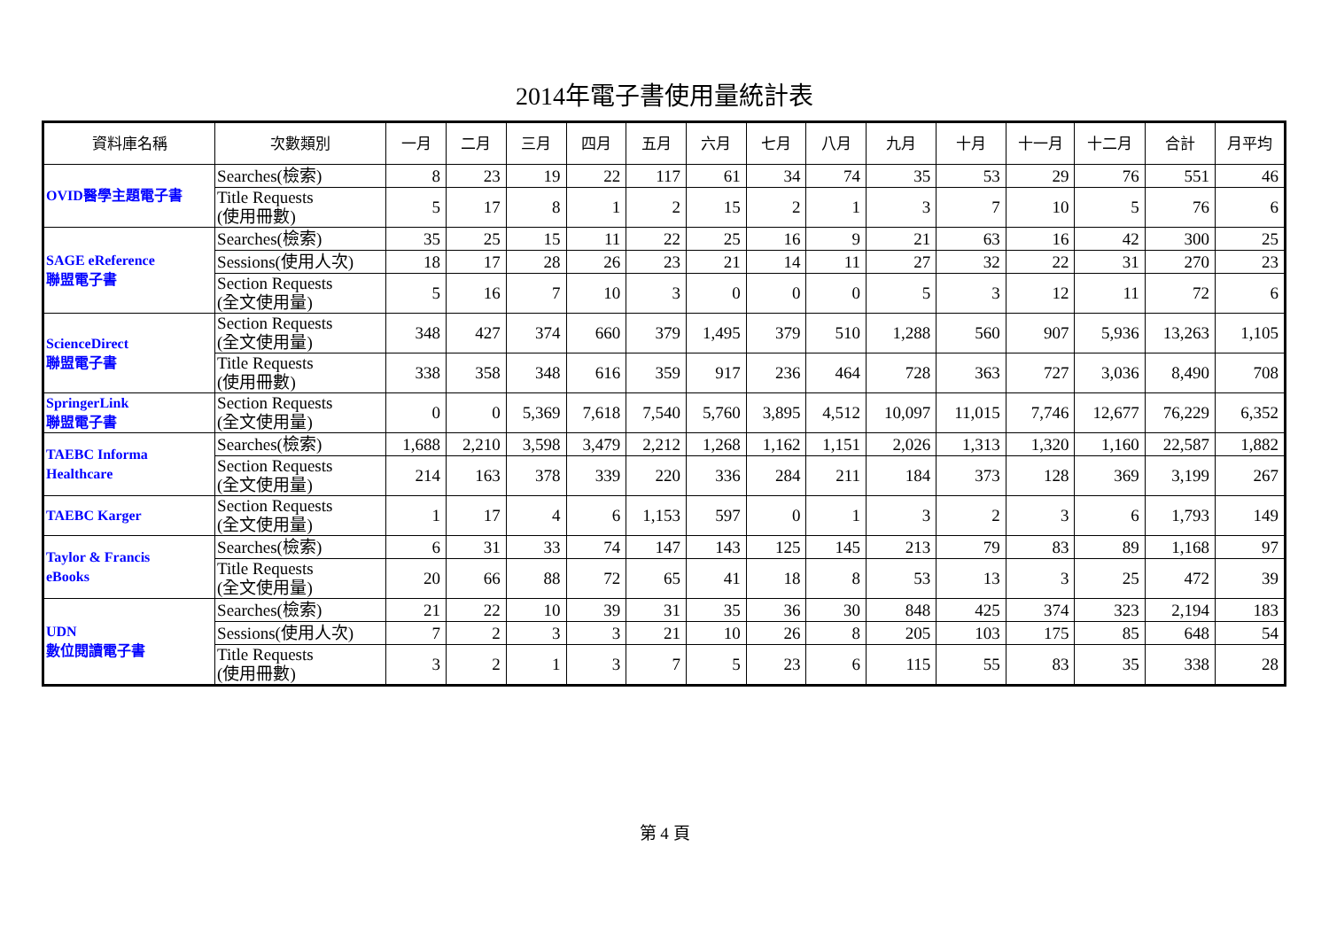2014年電子書使用量統計表
| 資料庫名稱 | 次數類別 | 一月 | 二月 | 三月 | 四月 | 五月 | 六月 | 七月 | 八月 | 九月 | 十月 | 十一月 | 十二月 | 合計 | 月平均 |
| --- | --- | --- | --- | --- | --- | --- | --- | --- | --- | --- | --- | --- | --- | --- | --- |
| OVID醫學主題電子書 | Searches(檢索) | 8 | 23 | 19 | 22 | 117 | 61 | 34 | 74 | 35 | 53 | 29 | 76 | 551 | 46 |
| | Title Requests (使用冊數) | 5 | 17 | 8 | 1 | 2 | 15 | 2 | 1 | 3 | 7 | 10 | 5 | 76 | 6 |
| SAGE eReference 聯盟電子書 | Searches(檢索) | 35 | 25 | 15 | 11 | 22 | 25 | 16 | 9 | 21 | 63 | 16 | 42 | 300 | 25 |
| | Sessions(使用人次) | 18 | 17 | 28 | 26 | 23 | 21 | 14 | 11 | 27 | 32 | 22 | 31 | 270 | 23 |
| | Section Requests (全文使用量) | 5 | 16 | 7 | 10 | 3 | 0 | 0 | 0 | 5 | 3 | 12 | 11 | 72 | 6 |
| ScienceDirect 聯盟電子書 | Section Requests (全文使用量) | 348 | 427 | 374 | 660 | 379 | 1,495 | 379 | 510 | 1,288 | 560 | 907 | 5,936 | 13,263 | 1,105 |
| | Title Requests (使用冊數) | 338 | 358 | 348 | 616 | 359 | 917 | 236 | 464 | 728 | 363 | 727 | 3,036 | 8,490 | 708 |
| SpringerLink 聯盟電子書 | Section Requests (全文使用量) | 0 | 0 | 5,369 | 7,618 | 7,540 | 5,760 | 3,895 | 4,512 | 10,097 | 11,015 | 7,746 | 12,677 | 76,229 | 6,352 |
| TAEBC Informa Healthcare | Searches(檢索) | 1,688 | 2,210 | 3,598 | 3,479 | 2,212 | 1,268 | 1,162 | 1,151 | 2,026 | 1,313 | 1,320 | 1,160 | 22,587 | 1,882 |
| | Section Requests (全文使用量) | 214 | 163 | 378 | 339 | 220 | 336 | 284 | 211 | 184 | 373 | 128 | 369 | 3,199 | 267 |
| TAEBC Karger | Section Requests (全文使用量) | 1 | 17 | 4 | 6 | 1,153 | 597 | 0 | 1 | 3 | 2 | 3 | 6 | 1,793 | 149 |
| Taylor & Francis eBooks | Searches(檢索) | 6 | 31 | 33 | 74 | 147 | 143 | 125 | 145 | 213 | 79 | 83 | 89 | 1,168 | 97 |
| | Title Requests (全文使用量) | 20 | 66 | 88 | 72 | 65 | 41 | 18 | 8 | 53 | 13 | 3 | 25 | 472 | 39 |
| UDN 數位閱讀電子書 | Searches(檢索) | 21 | 22 | 10 | 39 | 31 | 35 | 36 | 30 | 848 | 425 | 374 | 323 | 2,194 | 183 |
| | Sessions(使用人次) | 7 | 2 | 3 | 3 | 21 | 10 | 26 | 8 | 205 | 103 | 175 | 85 | 648 | 54 |
| | Title Requests (使用冊數) | 3 | 2 | 1 | 3 | 7 | 5 | 23 | 6 | 115 | 55 | 83 | 35 | 338 | 28 |
第 4 頁